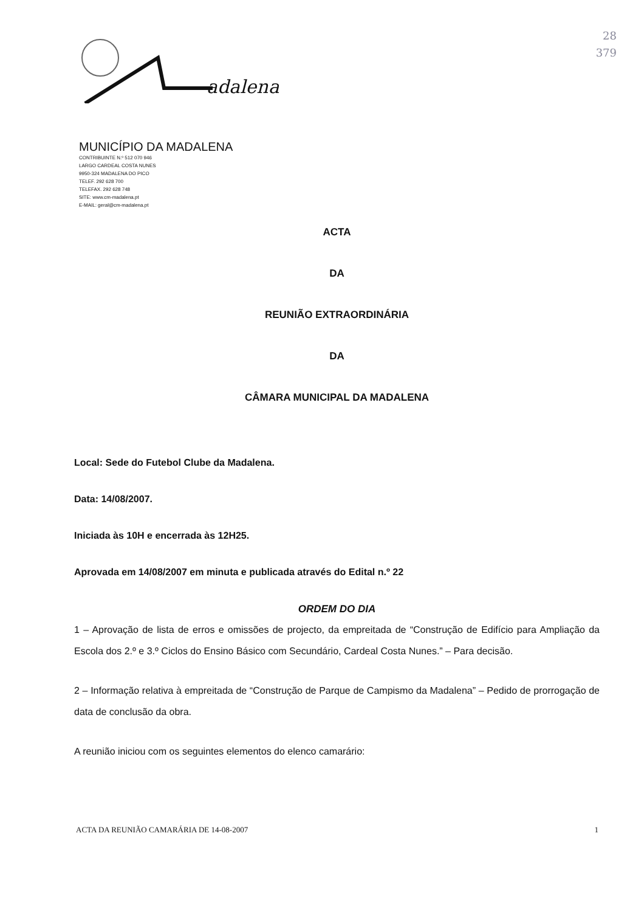adalena
MUNICÍPIO DA MADALENA
CONTRIBUINTE N.º 512 070 946
LARGO CARDEAL COSTA NUNES
9950-324 MADALENA DO PICO
TELEF. 292 628 700
TELEFAX. 292 628 748
SITE: www.cm-madalena.pt
E-MAIL: geral@cm-madalena.pt
28
379
ACTA
DA
REUNIÃO EXTRAORDINÁRIA
DA
CÂMARA MUNICIPAL DA MADALENA
Local: Sede do Futebol Clube da Madalena.
Data: 14/08/2007.
Iniciada às 10H e encerrada às 12H25.
Aprovada em 14/08/2007 em minuta e publicada através do Edital n.º 22
ORDEM DO DIA
1 – Aprovação de lista de erros e omissões de projecto, da empreitada de “Construção de Edifício para Ampliação da Escola dos 2.º e 3.º Ciclos do Ensino Básico com Secundário, Cardeal Costa Nunes.” – Para decisão.
2 – Informação relativa à empreitada de “Construção de Parque de Campismo da Madalena” – Pedido de prorrogação de data de conclusão da obra.
A reunião iniciou com os seguintes elementos do elenco camarário:
ACTA DA REUNIÃO CAMARÁRIA DE 14-08-2007 1